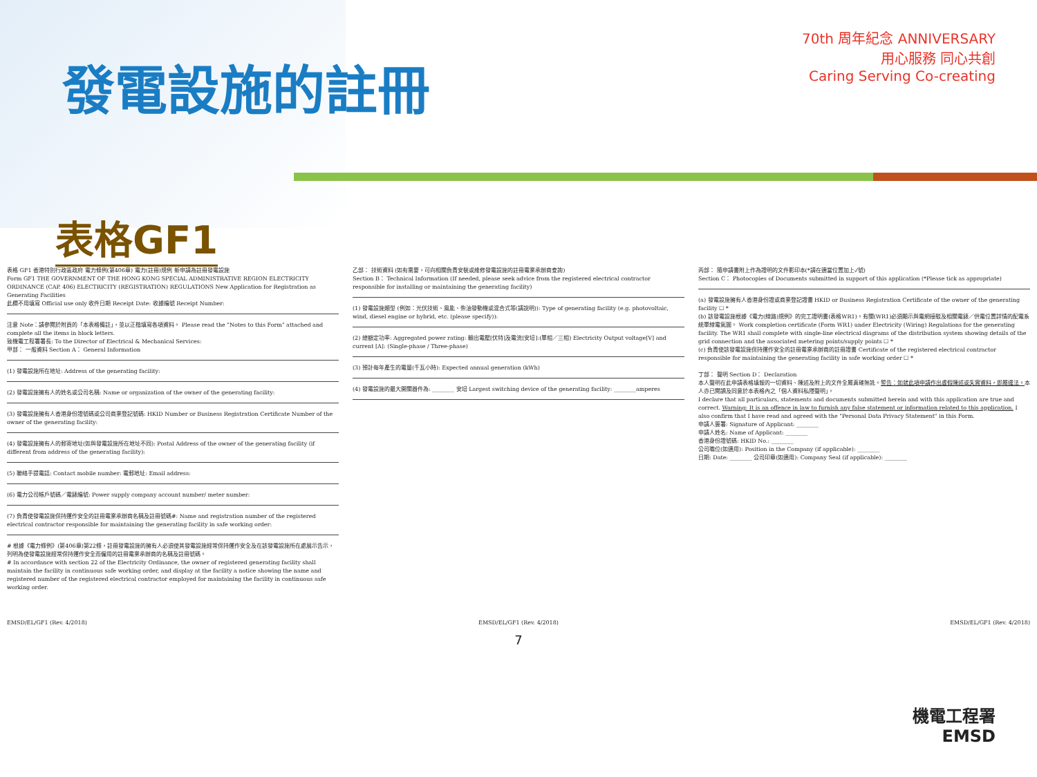發電設施的註冊
70th 周年紀念 ANNIVERSARY
用心服務 同心共創
Caring Serving Co-creating
表格GF1
表格 GF1 香港特別行政區政府 電力條例(第406章) 電力(註冊)規例 新申請為註冊發電設施
Form GF1 THE GOVERNMENT OF THE HONG KONG SPECIAL ADMINISTRATIVE REGION ELECTRICITY ORDINANCE (CAP. 406) ELECTRICITY (REGISTRATION) REGULATIONS New Application for Registration as Generating Facilities
此欄不用填寫 Official use only 收件日期 Receipt Date: 收據編號 Receipt Number:
注意 Note：請參閱於附頁的「本表格備註」，並以正楷填寫各項資料。 Please read the "Notes to this Form" attached and complete all the items in block letters.
致機電工程署署長: To the Director of Electrical & Mechanical Services:
甲部： 一般資料 Section A： General Information
(1) 發電設施所在地址: Address of the generating facility:
(2) 發電設施擁有人的姓名或公司名稱: Name or organization of the owner of the generating facility:
(3) 發電設施擁有人香港身份證號碼或公司商業登記號碼: HKID Number or Business Registration Certificate Number of the owner of the generating facility:
(4) 發電設施擁有人的郵寄地址(如與發電設施所在地址不同): Postal Address of the owner of the generating facility (if different from address of the generating facility):
(5) 聯絡手提電話: Contact mobile number: 電郵地址: Email address:
(6) 電力公司帳戶號碼／電錶編號: Power supply company account number/ meter number:
(7) 負責使發電設施保持運作安全的註冊電業承辦商名稱及註冊號碼#: Name and registration number of the registered electrical contractor responsible for maintaining the generating facility in safe working order:
# 根據《電力條例》(第406章)第22條，註冊發電設施的擁有人必須使其發電設施經常保持運作安全及在該發電設施所在處展示告示，列明為使發電設施經常保持運作安全而僱用的註冊電業承辦商的名稱及註冊號碼。
# In accordance with section 22 of the Electricity Ordinance, the owner of registered generating facility shall maintain the facility in continuous safe working order, and display at the facility a notice showing the name and registered number of the registered electrical contractor employed for maintaining the facility in continuous safe working order.
乙部： 技術資料 (如有需要，可向相關負責安裝或維修發電設施的註冊電業承辦商查詢)
Section B： Technical Information (If needed, please seek advice from the registered electrical contractor responsible for installing or maintaining the generating facility)
(1) 發電設施類型 (例如：光伏技術、風能、柴油發動機或混合式等(請說明)): Type of generating facility (e.g. photovoltaic, wind, diesel engine or hybrid, etc. (please specify)):
(2) 總額定功率: Aggregated power rating: 輸出電壓[伏特]及電流[安培]:(單相／三相) Electricity Output voltage[V] and current [A]: (Single-phase / Three-phase)
(3) 預計每年產生的電量(千瓦小時): Expected annual generation (kWh)
(4) 發電設施的最大開關器件為: ________ 安培 Largest switching device of the generating facility: ________amperes
丙部： 隨申請書附上作為證明的文件影印本(*請在適當位置加上✓號)
Section C： Photocopies of Documents submitted in support of this application (*Please tick as appropriate)
(a) 發電設施擁有人香港身份證或商業登記證書 HKID or Business Registration Certificate of the owner of the generating facility ☐ *
(b) 該發電設施根據《電力(線路)規例》的完工證明書(表格WR1)。有關(WR1)必須顯示與電網接駁及相關電錶／供電位置詳情的配電系統單線電氣圖。 Work completion certificate (Form WR1) under Electricity (Wiring) Regulations for the generating facility. The WR1 shall complete with single-line electrical diagrams of the distribution system showing details of the grid connection and the associated metering points/supply points ☐ *
(c) 負責使該發電設施保持運作安全的註冊電業承辦商的註冊證書 Certificate of the registered electrical contractor responsible for maintaining the generating facility in safe working order ☐ *
丁部： 聲明 Section D： Declaration
本人聲明在此申請表格填報的一切資料、陳述及附上的文件全屬真確無訛。警告：如就此項申請作出虛假陳述或失實資料，即屬違法。本人亦已閱讀及同意於本表格內之「個人資料私隱聲明」。
I declare that all particulars, statements and documents submitted herein and with this application are true and correct. Warning: It is an offence in law to furnish any false statement or information related to this application. I also confirm that I have read and agreed with the "Personal Data Privacy Statement" in this Form.
申請人簽署: Signature of Applicant: ________
申請人姓名: Name of Applicant: ________
香港身份證號碼: HKID No.: ________
公司職位(如適用): Position in the Company (if applicable): ________
日期: Date: ________ 公司印章(如適用): Company Seal (if applicable): ________
EMSD/EL/GF1 (Rev. 4/2018) EMSD/EL/GF1 (Rev. 4/2018) EMSD/EL/GF1 (Rev. 4/2018)
7
機電工程署
EMSD